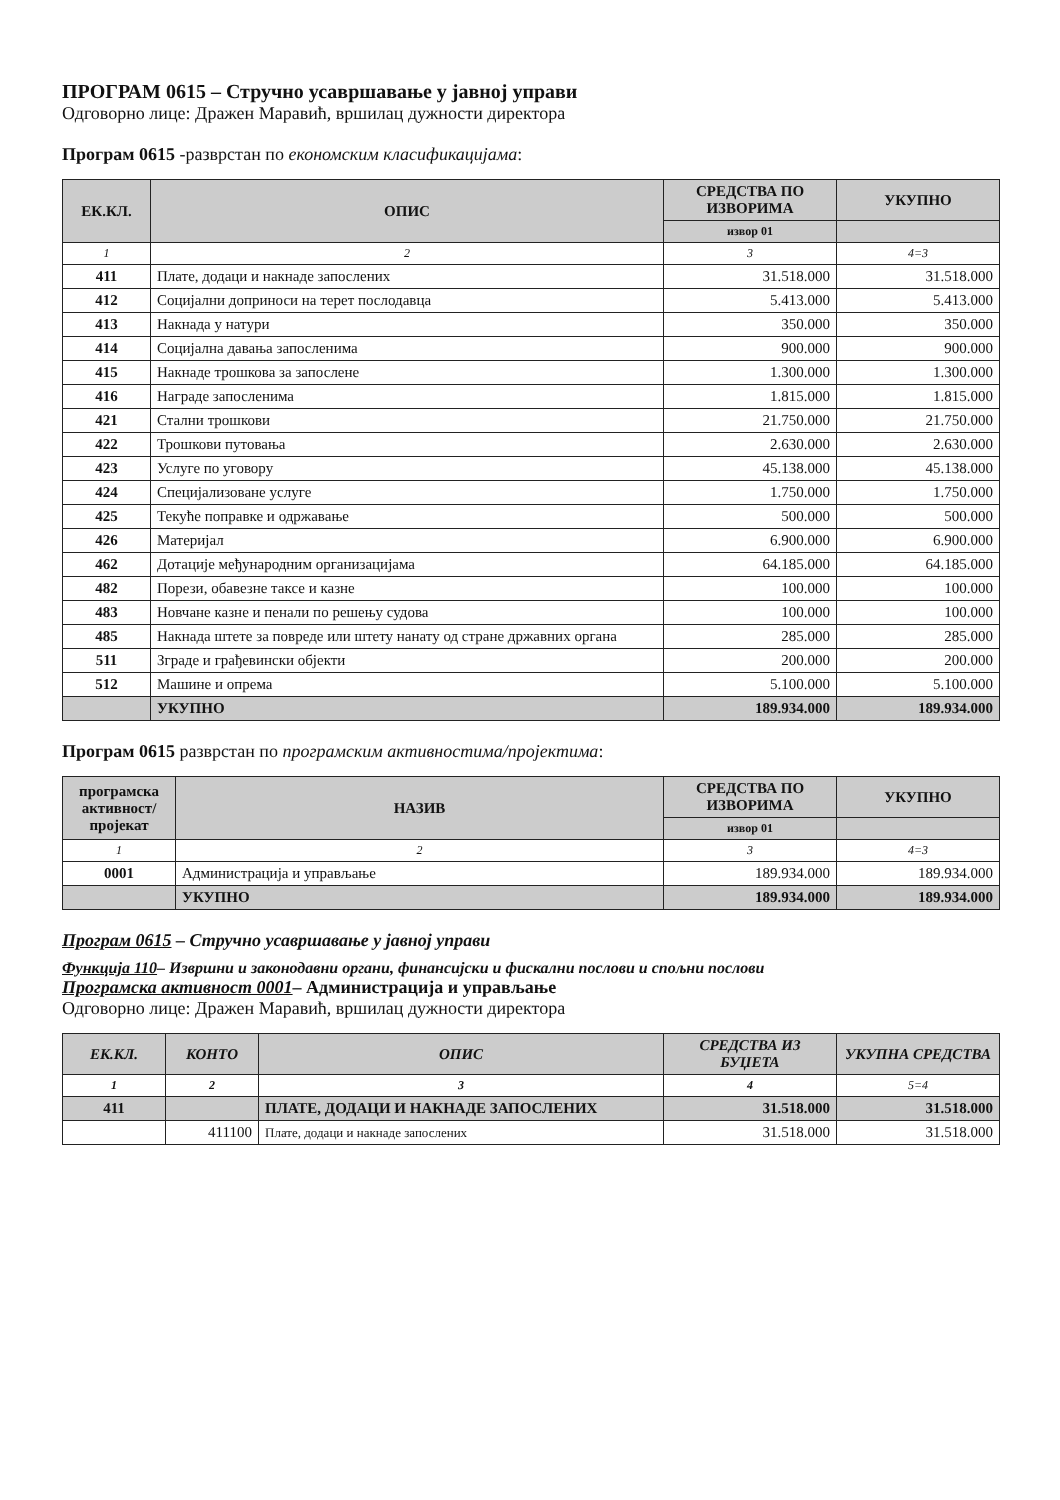ПРОГРАМ 0615 – Стручно усавршавање у јавној управи
Одговорно лице: Дражен Маравић, вршилац дужности директора
Програм 0615 -разврстан по економским класификацијама:
| ЕК.КЛ. | ОПИС | СРЕДСТВА ПО ИЗВОРИМА | УКУПНО |
| --- | --- | --- | --- |
| | | извор 01 | |
| 1 | 2 | 3 | 4=3 |
| 411 | Плате, додаци и накнаде запослених | 31.518.000 | 31.518.000 |
| 412 | Социјални доприноси на терет послодавца | 5.413.000 | 5.413.000 |
| 413 | Накнада у натури | 350.000 | 350.000 |
| 414 | Социјална давања запосленима | 900.000 | 900.000 |
| 415 | Накнаде трошкова за запослене | 1.300.000 | 1.300.000 |
| 416 | Награде запосленима | 1.815.000 | 1.815.000 |
| 421 | Стални трошкови | 21.750.000 | 21.750.000 |
| 422 | Трошкови путовања | 2.630.000 | 2.630.000 |
| 423 | Услуге по уговору | 45.138.000 | 45.138.000 |
| 424 | Специјализоване услуге | 1.750.000 | 1.750.000 |
| 425 | Текуће поправке и одржавање | 500.000 | 500.000 |
| 426 | Материјал | 6.900.000 | 6.900.000 |
| 462 | Дотације међународним организацијама | 64.185.000 | 64.185.000 |
| 482 | Порези, обавезне таксе и казне | 100.000 | 100.000 |
| 483 | Новчане казне и пенали по решењу судова | 100.000 | 100.000 |
| 485 | Накнада штете за повреде или штету нанату од стране државних органа | 285.000 | 285.000 |
| 511 | Зграде и грађевински објекти | 200.000 | 200.000 |
| 512 | Машине и опрема | 5.100.000 | 5.100.000 |
| | УКУПНО | 189.934.000 | 189.934.000 |
Програм 0615 разврстан по програмским активностима/пројектима:
| програмска активност/ пројекат | НАЗИВ | СРЕДСТВА ПО ИЗВОРИМА | УКУПНО |
| --- | --- | --- | --- |
| | | извор 01 | |
| 1 | 2 | 3 | 4=3 |
| 0001 | Администрација и управљање | 189.934.000 | 189.934.000 |
| | УКУПНО | 189.934.000 | 189.934.000 |
Програм 0615 – Стручно усавршавање у јавној управи
Функција 110– Извршни и законодавни органи, финансијски и фискални послови и спољни послови
Програмска активност 0001– Администрација и управљање
Одговорно лице: Дражен Маравић, вршилац дужности директора
| ЕК.КЛ. | КОНТО | ОПИС | СРЕДСТВА ИЗ БУЏЕТА | УКУПНА СРЕДСТВА |
| --- | --- | --- | --- | --- |
| 1 | 2 | 3 | 4 | 5=4 |
| 411 | | ПЛАТЕ, ДОДАЦИ И НАКНАДЕ ЗАПОСЛЕНИХ | 31.518.000 | 31.518.000 |
| | 411100 | Плате, додаци и накнаде запослених | 31.518.000 | 31.518.000 |